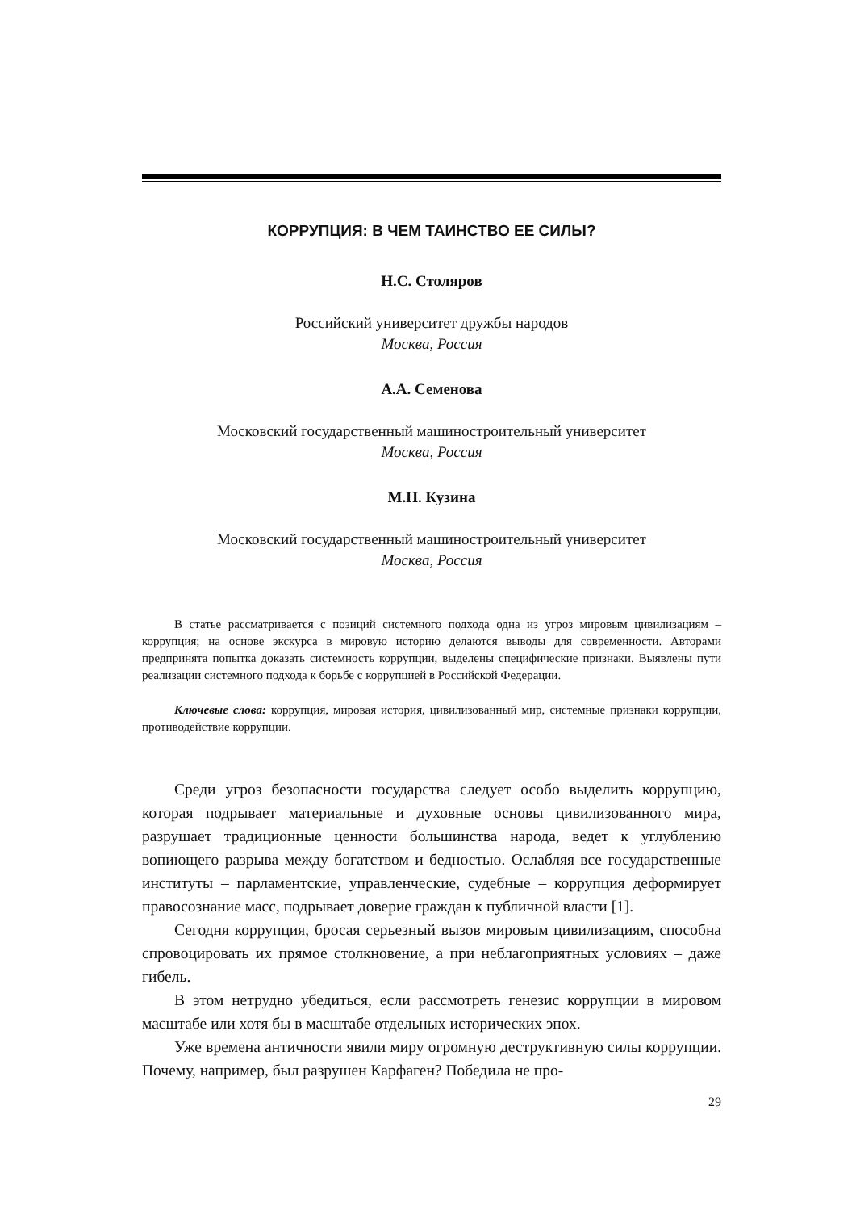КОРРУПЦИЯ: В ЧЕМ ТАИНСТВО ЕЕ СИЛЫ?
Н.С. Столяров
Российский университет дружбы народов
Москва, Россия
А.А. Семенова
Московский государственный машиностроительный университет
Москва, Россия
М.Н. Кузина
Московский государственный машиностроительный университет
Москва, Россия
В статье рассматривается с позиций системного подхода одна из угроз мировым цивилизациям – коррупция; на основе экскурса в мировую историю делаются выводы для современности. Авторами предпринята попытка доказать системность коррупции, выделены специфические признаки. Выявлены пути реализации системного подхода к борьбе с коррупцией в Российской Федерации.
Ключевые слова: коррупция, мировая история, цивилизованный мир, системные признаки коррупции, противодействие коррупции.
Среди угроз безопасности государства следует особо выделить коррупцию, которая подрывает материальные и духовные основы цивилизованного мира, разрушает традиционные ценности большинства народа, ведет к углублению вопиющего разрыва между богатством и бедностью. Ослабляя все государственные институты – парламентские, управленческие, судебные – коррупция деформирует правосознание масс, подрывает доверие граждан к публичной власти [1].
Сегодня коррупция, бросая серьезный вызов мировым цивилизациям, способна спровоцировать их прямое столкновение, а при неблагоприятных условиях – даже гибель.
В этом нетрудно убедиться, если рассмотреть генезис коррупции в мировом масштабе или хотя бы в масштабе отдельных исторических эпох.
Уже времена античности явили миру огромную деструктивную силы коррупции. Почему, например, был разрушен Карфаген? Победила не про-
29